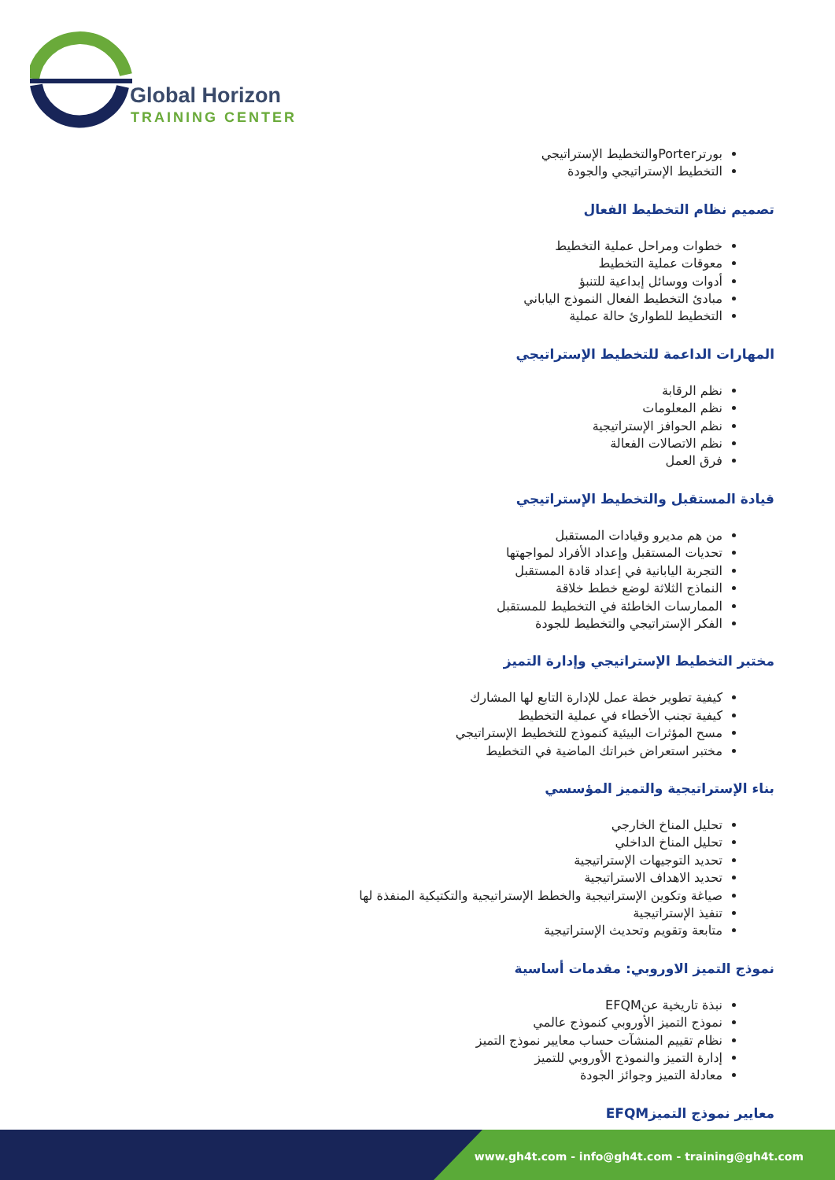Global Horizon
TRAINING CENTER
بورترPorterوالتخطيط الإستراتيجي
التخطيط الإستراتيجي والجودة
تصميم نظام التخطيط الفعال
خطوات ومراحل عملية التخطيط
معوقات عملية التخطيط
أدوات ووسائل إبداعية للتنبؤ
مبادئ التخطيط الفعال النموذج الياباني
التخطيط للطوارئ حالة عملية
المهارات الداعمة للتخطيط الإستراتيجي
نظم الرقابة
نظم المعلومات
نظم الحوافز الإستراتيجية
نظم الاتصالات الفعالة
فرق العمل
قيادة المستقبل والتخطيط الإستراتيجي
من هم مديرو وقيادات المستقبل
تحديات المستقبل وإعداد الأفراد لمواجهتها
التجربة اليابانية في إعداد قادة المستقبل
النماذج الثلاثة لوضع خطط خلاقة
الممارسات الخاطئة في التخطيط للمستقبل
الفكر الإستراتيجي والتخطيط للجودة
مختبر التخطيط الإستراتيجي وإدارة التميز
كيفية تطوير خطة عمل للإدارة التابع لها المشارك
كيفية تجنب الأخطاء في عملية التخطيط
مسح المؤثرات البيئية كنموذج للتخطيط الإستراتيجي
مختبر استعراض خبراتك الماضية في التخطيط
بناء الإستراتيجية والتميز المؤسسي
تحليل المناخ الخارجي
تحليل المناخ الداخلي
تحديد التوجيهات الإستراتيجية
تحديد الاهداف الاستراتيجية
صياغة وتكوين الإستراتيجية والخطط الإستراتيجية والتكتيكية المنفذة لها
تنفيذ الإستراتيجية
متابعة وتقويم وتحديث الإستراتيجية
نموذج التميز الاوروبي: مقدمات أساسية
نبذة تاريخية عنEFQM
نموذج التميز الأوروبي كنموذج عالمي
نظام تقييم المنشآت حساب معايير نموذج التميز
إدارة التميز والنموذج الأوروبي للتميز
معادلة التميز وجوائز الجودة
معايير نموذج التميزEFQM
www.gh4t.com - info@gh4t.com - training@gh4t.com